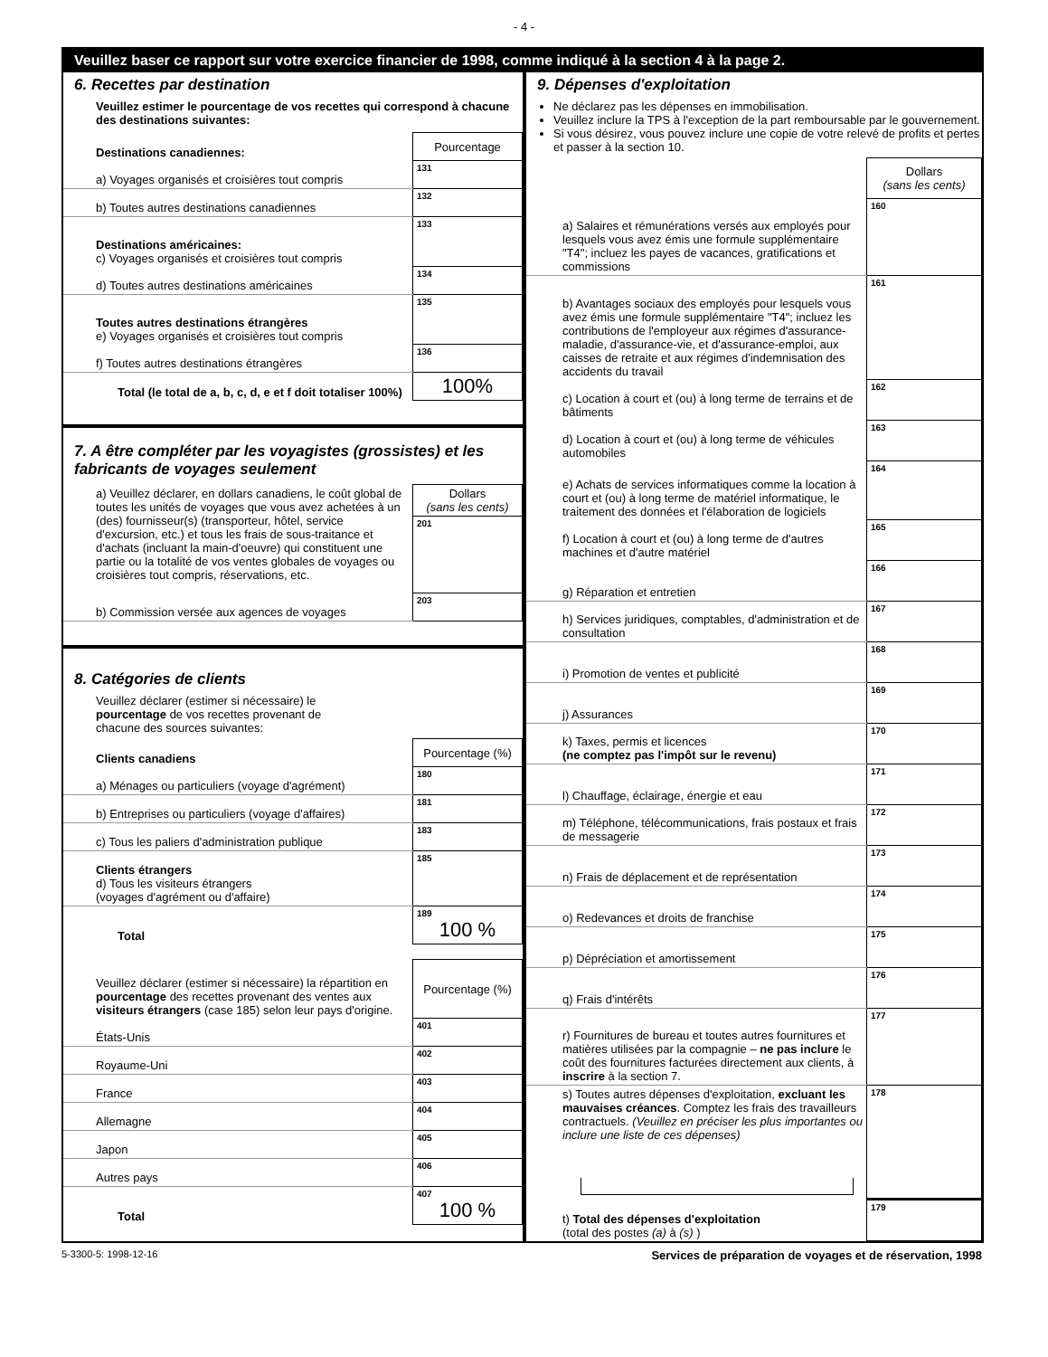- 4 -
Veuillez baser ce rapport sur votre exercice financier de 1998, comme indiqué à la section 4 à la page 2.
6. Recettes par destination
Veuillez estimer le pourcentage de vos recettes qui correspond à chacune des destinations suivantes:
| Destinations canadiennes: | Pourcentage |
| a) Voyages organisés et croisières tout compris | 131 |
| b) Toutes autres destinations canadiennes | 132 |
| Destinations américaines: c) Voyages organisés et croisières tout compris | 133 |
| d) Toutes autres destinations américaines | 134 |
| Toutes autres destinations étrangères e) Voyages organisés et croisières tout compris | 135 |
| f) Toutes autres destinations étrangères | 136 |
| Total (le total de a, b, c, d, e et f doit totaliser 100%) | 100% |
7. A être compléter par les voyagistes (grossistes) et les fabricants de voyages seulement
| a) Veuillez déclarer, en dollars canadiens, le coût global de toutes les unités de voyages que vous avez achetées à un (des) fournisseur(s) (transporteur, hôtel, service d'excursion, etc.) et tous les frais de sous-traitance et d'achats (incluant la main-d'oeuvre) qui constituent une partie ou la totalité de vos ventes globales de voyages ou croisières tout compris, réservations, etc. | Dollars (sans les cents) |
| | 201 |
| b) Commission versée aux agences de voyages | 203 |
8. Catégories de clients
Veuillez déclarer (estimer si nécessaire) le pourcentage de vos recettes provenant de chacune des sources suivantes:
| Clients canadiens | Pourcentage (%) |
| a) Ménages ou particuliers (voyage d'agrément) | 180 |
| b) Entreprises ou particuliers (voyage d'affaires) | 181 |
| c) Tous les paliers d'administration publique | 183 |
| Clients étrangers d) Tous les visiteurs étrangers (voyages d'agrément ou d'affaire) | 185 |
| Total | 189 100 % |
| Veuillez déclarer (estimer si nécessaire) la répartition en pourcentage des recettes provenant des ventes aux visiteurs étrangers (case 185) selon leur pays d'origine. | Pourcentage (%) |
| États-Unis | 401 |
| Royaume-Uni | 402 |
| France | 403 |
| Allemagne | 404 |
| Japon | 405 |
| Autres pays | 406 |
| Total | 407 100 % |
9. Dépenses d'exploitation
Ne déclarez pas les dépenses en immobilisation.
Veuillez inclure la TPS à l'exception de la part remboursable par le gouvernement.
Si vous désirez, vous pouvez inclure une copie de votre relevé de profits et pertes et passer à la section 10.
| | Dollars (sans les cents) |
| a) Salaires et rémunérations versés aux employés pour lesquels vous avez émis une formule supplémentaire "T4"; incluez les payes de vacances, gratifications et commissions | 160 |
| b) Avantages sociaux des employés pour lesquels vous avez émis une formule supplémentaire "T4"; incluez les contributions de l'employeur aux régimes d'assurance-maladie, d'assurance-vie, et d'assurance-emploi, aux caisses de retraite et aux régimes d'indemnisation des accidents du travail | 161 |
| c) Location à court et (ou) à long terme de terrains et de bâtiments | 162 |
| d) Location à court et (ou) à long terme de véhicules automobiles | 163 |
| e) Achats de services informatiques comme la location à court et (ou) à long terme de matériel informatique, le traitement des données et l'élaboration de logiciels | 164 |
| f) Location à court et (ou) à long terme de d'autres machines et d'autre matériel | 165 |
| g) Réparation et entretien | 166 |
| h) Services juridiques, comptables, d'administration et de consultation | 167 |
| i) Promotion de ventes et publicité | 168 |
| j) Assurances | 169 |
| k) Taxes, permis et licences (ne comptez pas l'impôt sur le revenu) | 170 |
| l) Chauffage, éclairage, énergie et eau | 171 |
| m) Téléphone, télécommunications, frais postaux et frais de messagerie | 172 |
| n) Frais de déplacement et de représentation | 173 |
| o) Redevances et droits de franchise | 174 |
| p) Dépréciation et amortissement | 175 |
| q) Frais d'intérêts | 176 |
| r) Fournitures de bureau et toutes autres fournitures et matières utilisées par la compagnie – ne pas inclure le coût des fournitures facturées directement aux clients, à inscrire à la section 7. | 177 |
| s) Toutes autres dépenses d'exploitation, excluant les mauvaises créances . Comptez les frais des travailleurs contractuels. (Veuillez en préciser les plus importantes ou inclure une liste de ces dépenses) | 178 |
| t) Total des dépenses d'exploitation (total des postes (a) à (s) ) | 179 |
5-3300-5: 1998-12-16 Services de préparation de voyages et de réservation, 1998